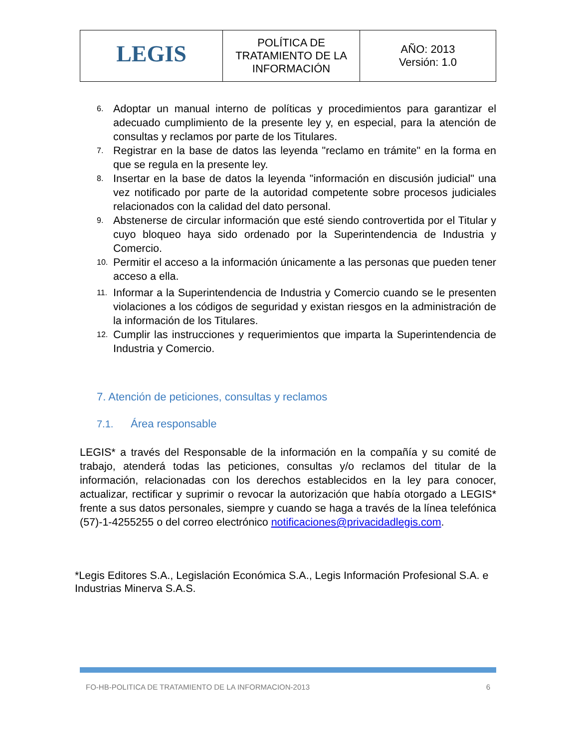| LEGIS | POLÍTICA DE TRATAMIENTO DE LA INFORMACIÓN | AÑO: 2013 Versión: 1.0 |
6. Adoptar un manual interno de políticas y procedimientos para garantizar el adecuado cumplimiento de la presente ley y, en especial, para la atención de consultas y reclamos por parte de los Titulares.
7. Registrar en la base de datos las leyenda "reclamo en trámite" en la forma en que se regula en la presente ley.
8. Insertar en la base de datos la leyenda "información en discusión judicial" una vez notificado por parte de la autoridad competente sobre procesos judiciales relacionados con la calidad del dato personal.
9. Abstenerse de circular información que esté siendo controvertida por el Titular y cuyo bloqueo haya sido ordenado por la Superintendencia de Industria y Comercio.
10. Permitir el acceso a la información únicamente a las personas que pueden tener acceso a ella.
11. Informar a la Superintendencia de Industria y Comercio cuando se le presenten violaciones a los códigos de seguridad y existan riesgos en la administración de la información de los Titulares.
12. Cumplir las instrucciones y requerimientos que imparta la Superintendencia de Industria y Comercio.
7. Atención de peticiones, consultas y reclamos
7.1. Área responsable
LEGIS* a través del Responsable de la información en la compañía y su comité de trabajo, atenderá todas las peticiones, consultas y/o reclamos del titular de la información, relacionadas con los derechos establecidos en la ley para conocer, actualizar, rectificar y suprimir o revocar la autorización que había otorgado a LEGIS* frente a sus datos personales, siempre y cuando se haga a través de la línea telefónica (57)-1-4255255 o del correo electrónico notificaciones@privacidadlegis.com.
*Legis Editores S.A., Legislación Económica S.A., Legis Información Profesional S.A. e Industrias Minerva S.A.S.
FO-HB-POLITICA DE TRATAMIENTO DE LA INFORMACION-2013 6